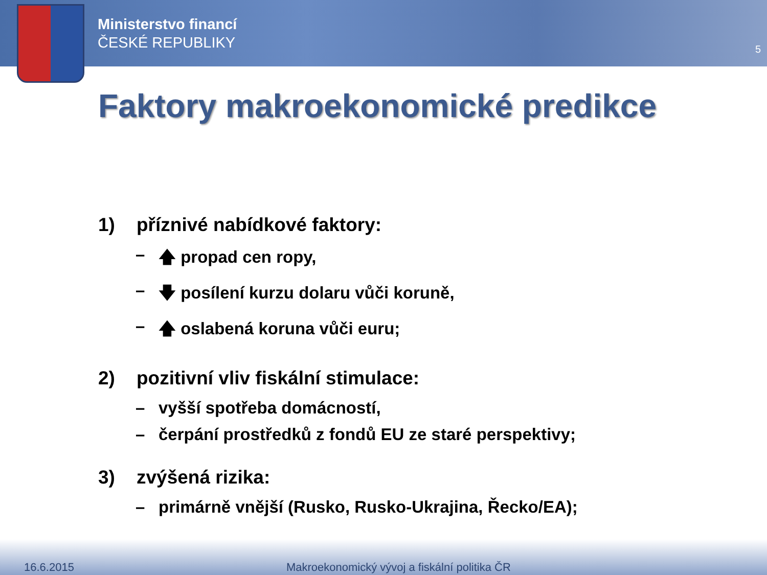Ministerstvo financí
ČESKÉ REPUBLIKY
5
Faktory makroekonomické predikce
1) příznivé nabídkové faktory:
– 🡅 propad cen ropy,
– 🡇 posílení kurzu dolaru vůči koruně,
– 🡅 oslabená koruna vůči euru;
2) pozitivní vliv fiskální stimulace:
– vyšší spotřeba domácností,
– čerpání prostředků z fondů EU ze staré perspektivy;
3) zvýšená rizika:
– primárně vnější (Rusko, Rusko-Ukrajina, Řecko/EA);
16.6.2015 Makroekonomický vývoj a fiskální politika ČR